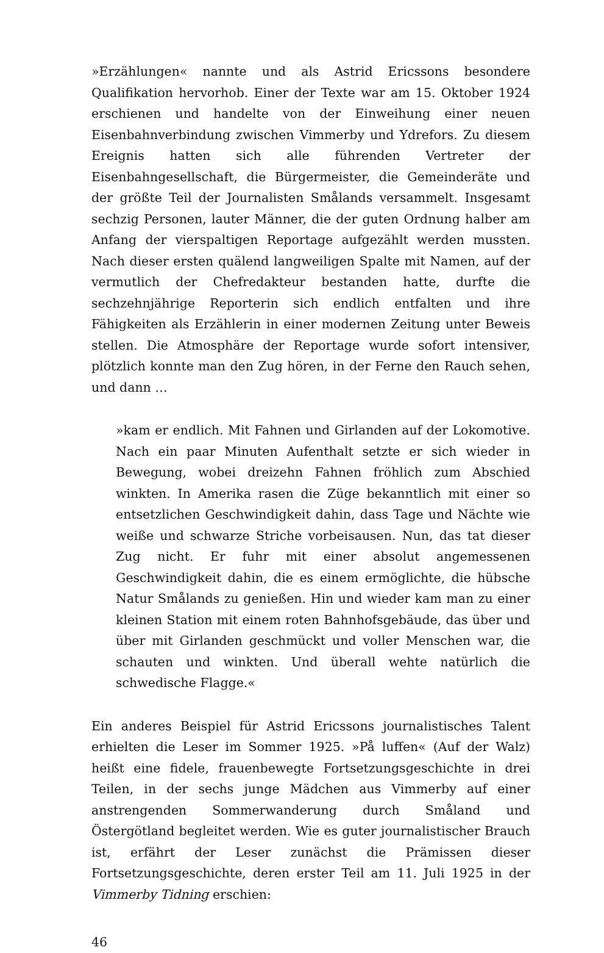»Erzählungen« nannte und als Astrid Ericssons besondere Qualifikation hervorhob. Einer der Texte war am 15. Oktober 1924 erschienen und handelte von der Einweihung einer neuen Eisenbahnverbindung zwischen Vimmerby und Ydrefors. Zu diesem Ereignis hatten sich alle führenden Vertreter der Eisenbahngesellschaft, die Bürgermeister, die Gemeinderäte und der größte Teil der Journalisten Smålands versammelt. Insgesamt sechzig Personen, lauter Männer, die der guten Ordnung halber am Anfang der vierspaltigen Reportage aufgezählt werden mussten. Nach dieser ersten quälend langweiligen Spalte mit Namen, auf der vermutlich der Chefredakteur bestanden hatte, durfte die sechzehnjährige Reporterin sich endlich entfalten und ihre Fähigkeiten als Erzählerin in einer modernen Zeitung unter Beweis stellen. Die Atmosphäre der Reportage wurde sofort intensiver, plötzlich konnte man den Zug hören, in der Ferne den Rauch sehen, und dann …
»kam er endlich. Mit Fahnen und Girlanden auf der Lokomotive. Nach ein paar Minuten Aufenthalt setzte er sich wieder in Bewegung, wobei dreizehn Fahnen fröhlich zum Abschied winkten. In Amerika rasen die Züge bekanntlich mit einer so entsetzlichen Geschwindigkeit dahin, dass Tage und Nächte wie weiße und schwarze Striche vorbeisausen. Nun, das tat dieser Zug nicht. Er fuhr mit einer absolut angemessenen Geschwindigkeit dahin, die es einem ermöglichte, die hübsche Natur Smålands zu genießen. Hin und wieder kam man zu einer kleinen Station mit einem roten Bahnhofsgebäude, das über und über mit Girlanden geschmückt und voller Menschen war, die schauten und winkten. Und überall wehte natürlich die schwedische Flagge.«
Ein anderes Beispiel für Astrid Ericssons journalistisches Talent erhielten die Leser im Sommer 1925. »På luffen« (Auf der Walz) heißt eine fidele, frauenbewegte Fortsetzungsgeschichte in drei Teilen, in der sechs junge Mädchen aus Vimmerby auf einer anstrengenden Sommerwanderung durch Småland und Östergötland begleitet werden. Wie es guter journalistischer Brauch ist, erfährt der Leser zunächst die Prämissen dieser Fortsetzungsgeschichte, deren erster Teil am 11. Juli 1925 in der Vimmerby Tidning erschien:
46